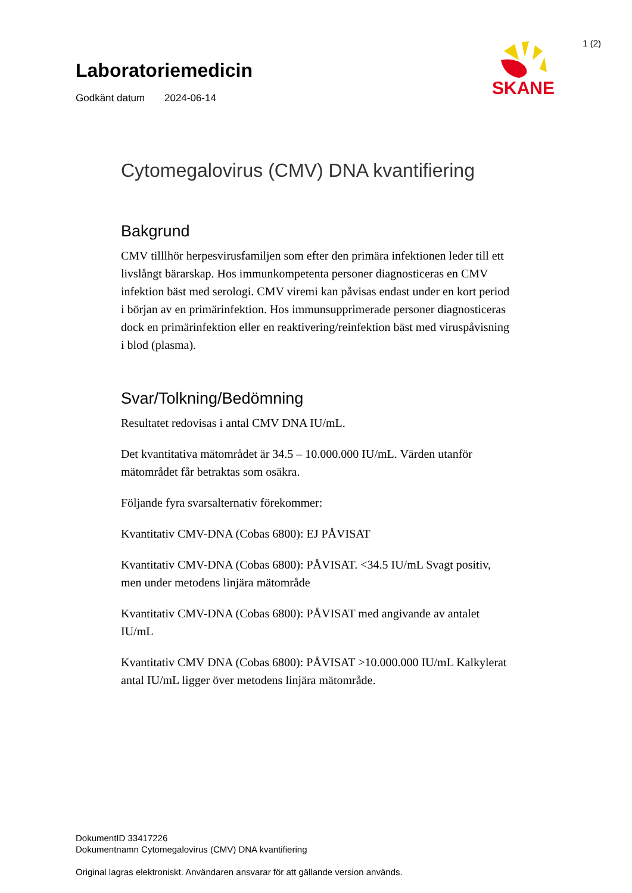1 (2)
SKANE
Laboratoriemedicin
Godkänt datum 2024-06-14
Cytomegalovirus (CMV) DNA kvantifiering
Bakgrund
CMV tilllhör herpesvirusfamiljen som efter den primära infektionen leder till ett livslångt bärarskap. Hos immunkompetenta personer diagnosticeras en CMV infektion bäst med serologi. CMV viremi kan påvisas endast under en kort period i början av en primärinfektion. Hos immunsupprimerade personer diagnosticeras dock en primärinfektion eller en reaktivering/reinfektion bäst med viruspåvisning i blod (plasma).
Svar/Tolkning/Bedömning
Resultatet redovisas i antal CMV DNA IU/mL.
Det kvantitativa mätområdet är 34.5 – 10.000.000 IU/mL. Värden utanför mätområdet får betraktas som osäkra.
Följande fyra svarsalternativ förekommer:
Kvantitativ CMV-DNA (Cobas 6800): EJ PÅVISAT
Kvantitativ CMV-DNA (Cobas 6800): PÅVISAT. <34.5 IU/mL Svagt positiv, men under metodens linjära mätområde
Kvantitativ CMV-DNA (Cobas 6800): PÅVISAT med angivande av antalet IU/mL
Kvantitativ CMV DNA (Cobas 6800): PÅVISAT >10.000.000 IU/mL Kalkylerat antal IU/mL ligger över metodens linjära mätområde.
DokumentID 33417226
Dokumentnamn Cytomegalovirus (CMV) DNA kvantifiering
Original lagras elektroniskt. Användaren ansvarar för att gällande version används.